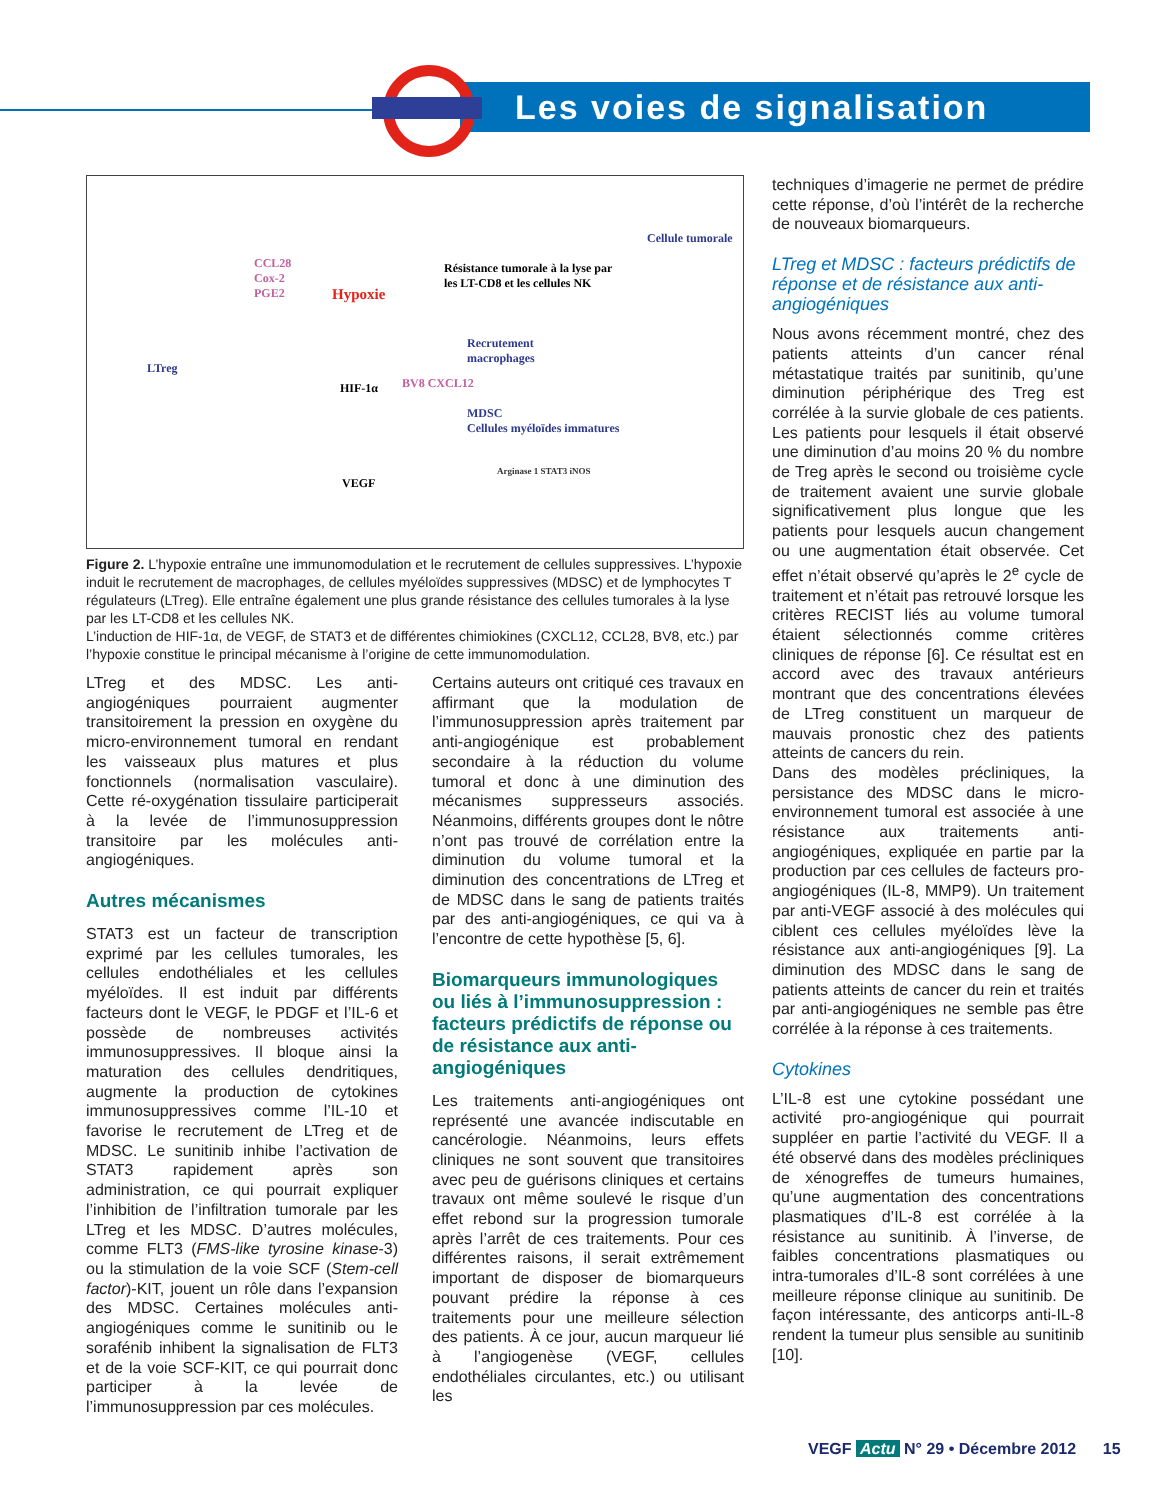Les voies de signalisation
Cellule tumorale
CCL28
Cox-2
PGE2 Hypoxie
Résistance tumorale à la lyse par
les LT-CD8 et les cellules NK
LTreg
Recrutement
macrophages
HIF-1α BV8 CXCL12
MDSC
Cellules myéloïdes immatures
VEGF
Arginase 1 STAT3 iNOS
Figure 2. L’hypoxie entraîne une immunomodulation et le recrutement de cellules suppressives. L’hypoxie induit le recrutement de macrophages, de cellules myéloïdes suppressives (MDSC) et de lymphocytes T régulateurs (LTreg). Elle entraîne également une plus grande résistance des cellules tumorales à la lyse par les LT-CD8 et les cellules NK.
L’induction de HIF-1α, de VEGF, de STAT3 et de différentes chimiokines (CXCL12, CCL28, BV8, etc.) par l’hypoxie constitue le principal mécanisme à l’origine de cette immunomodulation.
LTreg et des MDSC. Les anti-angiogéniques pourraient augmenter transitoirement la pression en oxygène du micro-environnement tumoral en rendant les vaisseaux plus matures et plus fonctionnels (normalisation vasculaire). Cette ré-oxygénation tissulaire participerait à la levée de l’immunosuppression transitoire par les molécules anti-angiogéniques.
Autres mécanismes
STAT3 est un facteur de transcription exprimé par les cellules tumorales, les cellules endothéliales et les cellules myéloïdes. Il est induit par différents facteurs dont le VEGF, le PDGF et l’IL-6 et possède de nombreuses activités immunosuppressives. Il bloque ainsi la maturation des cellules dendritiques, augmente la production de cytokines immunosuppressives comme l’IL-10 et favorise le recrutement de LTreg et de MDSC. Le sunitinib inhibe l’activation de STAT3 rapidement après son administration, ce qui pourrait expliquer l’inhibition de l’infiltration tumorale par les LTreg et les MDSC. D’autres molécules, comme FLT3 (FMS-like tyrosine kinase-3) ou la stimulation de la voie SCF (Stem-cell factor)-KIT, jouent un rôle dans l’expansion des MDSC. Certaines molécules anti-angiogéniques comme le sunitinib ou le sorafénib inhibent la signalisation de FLT3 et de la voie SCF-KIT, ce qui pourrait donc participer à la levée de l’immunosuppression par ces molécules.
Certains auteurs ont critiqué ces travaux en affirmant que la modulation de l’immunosuppression après traitement par anti-angiogénique est probablement secondaire à la réduction du volume tumoral et donc à une diminution des mécanismes suppresseurs associés. Néanmoins, différents groupes dont le nôtre n’ont pas trouvé de corrélation entre la diminution du volume tumoral et la diminution des concentrations de LTreg et de MDSC dans le sang de patients traités par des anti-angiogéniques, ce qui va à l’encontre de cette hypothèse [5, 6].
Biomarqueurs immunologiques ou liés à l’immunosuppression : facteurs prédictifs de réponse ou de résistance aux anti-angiogéniques
Les traitements anti-angiogéniques ont représenté une avancée indiscutable en cancérologie. Néanmoins, leurs effets cliniques ne sont souvent que transitoires avec peu de guérisons cliniques et certains travaux ont même soulevé le risque d’un effet rebond sur la progression tumorale après l’arrêt de ces traitements. Pour ces différentes raisons, il serait extrêmement important de disposer de biomarqueurs pouvant prédire la réponse à ces traitements pour une meilleure sélection des patients. À ce jour, aucun marqueur lié à l’angiogenèse (VEGF, cellules endothéliales circulantes, etc.) ou utilisant les
techniques d’imagerie ne permet de prédire cette réponse, d’où l’intérêt de la recherche de nouveaux biomarqueurs.
LTreg et MDSC : facteurs prédictifs de réponse et de résistance aux anti-angiogéniques
Nous avons récemment montré, chez des patients atteints d’un cancer rénal métastatique traités par sunitinib, qu’une diminution périphérique des Treg est corrélée à la survie globale de ces patients. Les patients pour lesquels il était observé une diminution d’au moins 20 % du nombre de Treg après le second ou troisième cycle de traitement avaient une survie globale significativement plus longue que les patients pour lesquels aucun changement ou une augmentation était observée. Cet effet n’était observé qu’après le 2<sup>e</sup> cycle de traitement et n’était pas retrouvé lorsque les critères RECIST liés au volume tumoral étaient sélectionnés comme critères cliniques de réponse [6]. Ce résultat est en accord avec des travaux antérieurs montrant que des concentrations élevées de LTreg constituent un marqueur de mauvais pronostic chez des patients atteints de cancers du rein.
Dans des modèles précliniques, la persistance des MDSC dans le micro-environnement tumoral est associée à une résistance aux traitements anti-angiogéniques, expliquée en partie par la production par ces cellules de facteurs pro-angiogéniques (IL-8, MMP9). Un traitement par anti-VEGF associé à des molécules qui ciblent ces cellules myéloïdes lève la résistance aux anti-angiogéniques [9]. La diminution des MDSC dans le sang de patients atteints de cancer du rein et traités par anti-angiogéniques ne semble pas être corrélée à la réponse à ces traitements.
Cytokines
L’IL-8 est une cytokine possédant une activité pro-angiogénique qui pourrait suppléer en partie l’activité du VEGF. Il a été observé dans des modèles précliniques de xénogreffes de tumeurs humaines, qu’une augmentation des concentrations plasmatiques d’IL-8 est corrélée à la résistance au sunitinib. À l’inverse, de faibles concentrations plasmatiques ou intra-tumorales d’IL-8 sont corrélées à une meilleure réponse clinique au sunitinib. De façon intéressante, des anticorps anti-IL-8 rendent la tumeur plus sensible au sunitinib [10].
VEGF Actu N° 29 • Décembre 2012 15